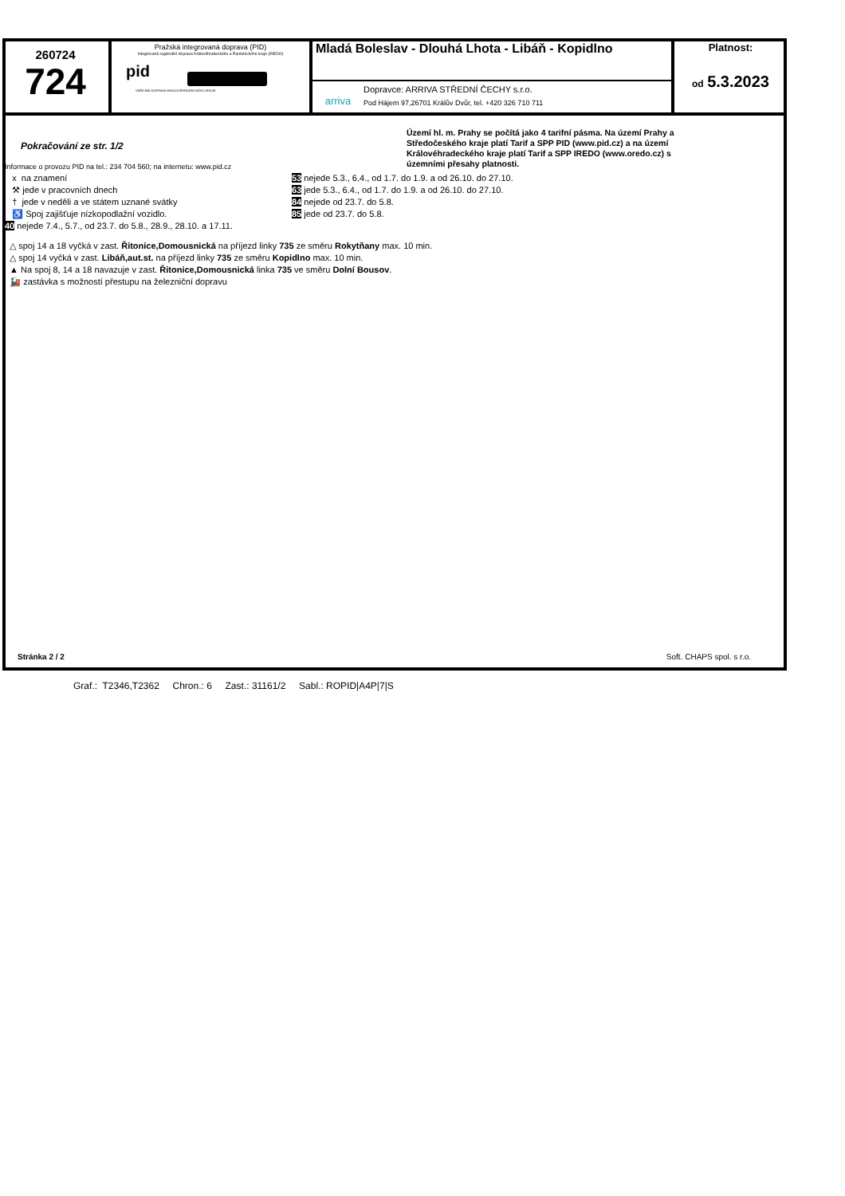260724
724
Pražská integrovaná doprava (PID)
Integrovaná regionální doprava Královéhradeckého a Pardubického kraje (IREDO)
pid
VEŘEJNÁ DOPRAVA KRÁLOVÉHRADECKÉHO KRAJE
Mladá Boleslav - Dlouhá Lhota - Libáň - Kopidlno
arriva
Dopravce: ARRIVA STŘEDNÍ ČECHY s.r.o.
Pod Hájem 97,26701 Králův Dvůr, tel. +420 326 710 711
Platnost:
od 5.3.2023
Pokračování ze str. 1/2
Informace o provozu PID na tel.: 234 704 560; na internetu: www.pid.cz
Území hl. m. Prahy se počítá jako 4 tarifní pásma. Na území Prahy a Středočeského kraje platí Tarif a SPP PID (www.pid.cz) a na území Královéhradeckého kraje platí Tarif a SPP IREDO (www.oredo.cz) s územními přesahy platnosti.
x na znamení
⚒ jede v pracovních dnech
† jede v neděli a ve státem uznané svátky
♿ Spoj zajišťuje nízkopodlažní vozidlo.
40 nejede 7.4., 5.7., od 23.7. do 5.8., 28.9., 28.10. a 17.11.
53 nejede 5.3., 6.4., od 1.7. do 1.9. a od 26.10. do 27.10.
63 jede 5.3., 6.4., od 1.7. do 1.9. a od 26.10. do 27.10.
84 nejede od 23.7. do 5.8.
85 jede od 23.7. do 5.8.
△ spoj 14 a 18 vyčká v zast. Řitonice,Domousnická na příjezd linky 735 ze směru Rokytňany max. 10 min.
△ spoj 14 vyčká v zast. Libáň,aut.st. na příjezd linky 735 ze směru Kopidlno max. 10 min.
▲ Na spoj 8, 14 a 18 navazuje v zast. Řitonice,Domousnická linka 735 ve směru Dolní Bousov.
🚂 zastávka s možností přestupu na železniční dopravu
Stránka 2 / 2 Soft. CHAPS spol. s r.o.
Graf.: T2346,T2362 Chron.: 6 Zast.: 31161/2 Sabl.: ROPID|A4P|7|S